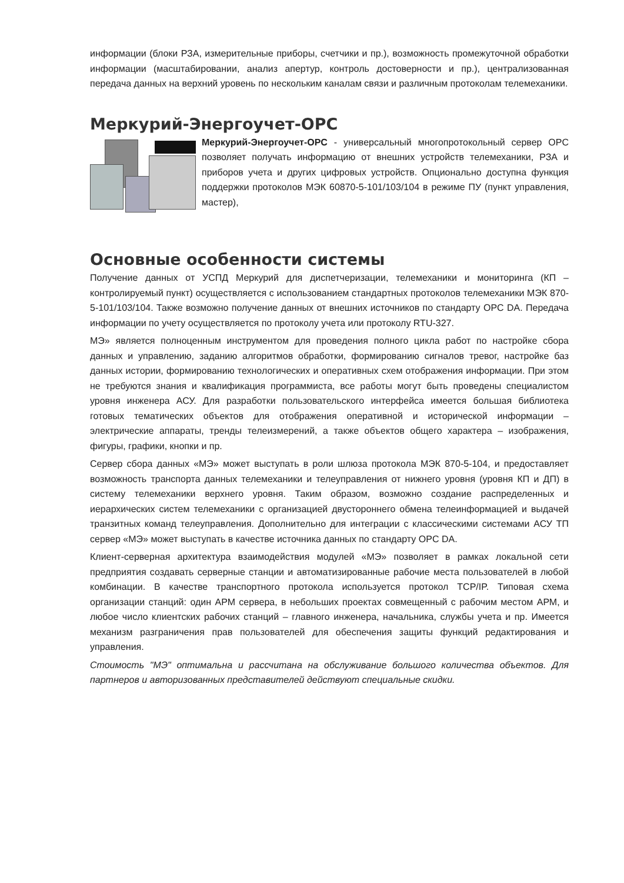информации (блоки РЗА, измерительные приборы, счетчики и пр.), возможность промежуточной обработки информации (масштабировании, анализ апертур, контроль достоверности и пр.), централизованная передача данных на верхний уровень по нескольким каналам связи и различным протоколам телемеханики.
Меркурий-Энергоучет-OPC
Меркурий-Энергоучет-OPC - универсальный многопротокольный сервер OPC позволяет получать информацию от внешних устройств телемеханики, РЗА и приборов учета и других цифровых устройств. Опционально доступна функция поддержки протоколов МЭК 60870-5-101/103/104 в режиме ПУ (пункт управления, мастер),
Основные особенности системы
Получение данных от УСПД Меркурий для диспетчеризации, телемеханики и мониторинга (КП – контролируемый пункт) осуществляется с использованием стандартных протоколов телемеханики МЭК 870-5-101/103/104. Также возможно получение данных от внешних источников по стандарту OPC DA. Передача информации по учету осуществляется по протоколу учета или протоколу RTU-327.
МЭ» является полноценным инструментом для проведения полного цикла работ по настройке сбора данных и управлению, заданию алгоритмов обработки, формированию сигналов тревог, настройке баз данных истории, формированию технологических и оперативных схем отображения информации. При этом не требуются знания и квалификация программиста, все работы могут быть проведены специалистом уровня инженера АСУ. Для разработки пользовательского интерфейса имеется большая библиотека готовых тематических объектов для отображения оперативной и исторической информации – электрические аппараты, тренды телеизмерений, а также объектов общего характера – изображения, фигуры, графики, кнопки и пр.
Сервер сбора данных «МЭ» может выступать в роли шлюза протокола МЭК 870-5-104, и предоставляет возможность транспорта данных телемеханики и телеуправления от нижнего уровня (уровня КП и ДП) в систему телемеханики верхнего уровня. Таким образом, возможно создание распределенных и иерархических систем телемеханики с организацией двустороннего обмена телеинформацией и выдачей транзитных команд телеуправления. Дополнительно для интеграции с классическими системами АСУ ТП сервер «МЭ» может выступать в качестве источника данных по стандарту OPC DA.
Клиент-серверная архитектура взаимодействия модулей «МЭ» позволяет в рамках локальной сети предприятия создавать серверные станции и автоматизированные рабочие места пользователей в любой комбинации. В качестве транспортного протокола используется протокол TCP/IP. Типовая схема организации станций: один АРМ сервера, в небольших проектах совмещенный с рабочим местом АРМ, и любое число клиентских рабочих станций – главного инженера, начальника, службы учета и пр. Имеется механизм разграничения прав пользователей для обеспечения защиты функций редактирования и управления.
Стоимость "МЭ" оптимальна и рассчитана на обслуживание большого количества объектов. Для партнеров и авторизованных представителей действуют специальные скидки.